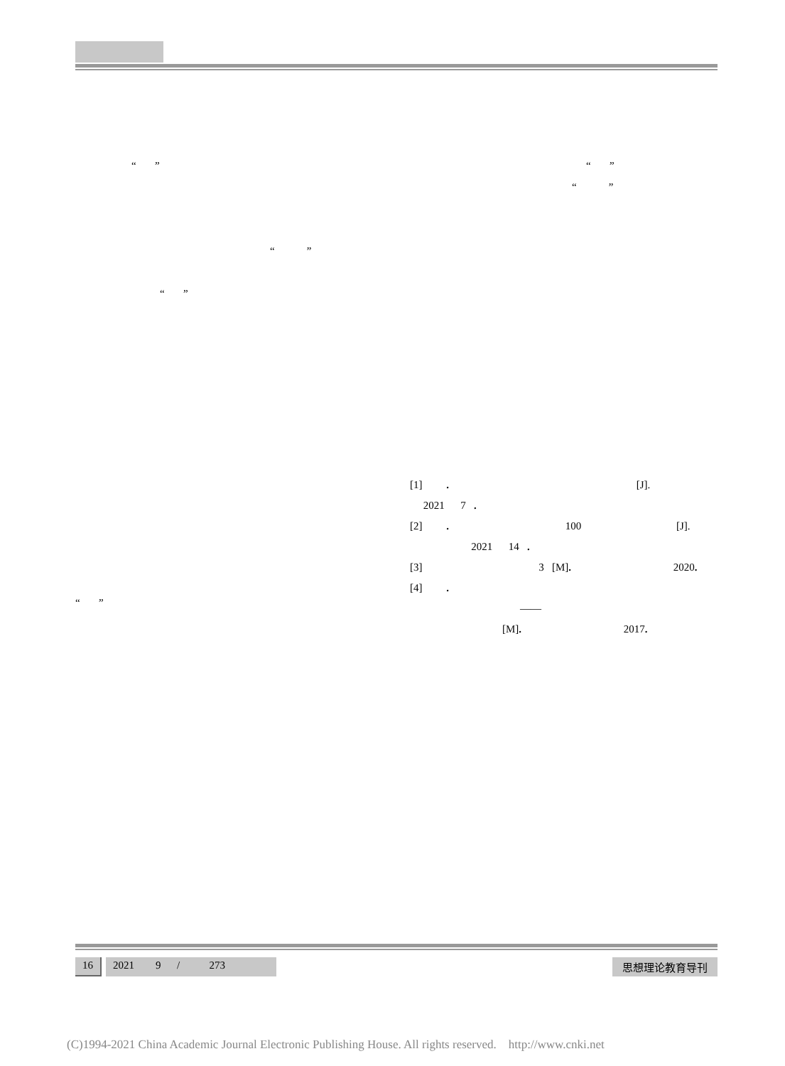“ ” “ ”
“ ”
“ ”
“ ”
“ ”
[1] . [J].
2021 7 .
[2] . 100 [J].
2021 14 .
[3] 3 [M]. 2020.
[4] .
——
[M]. 2017.
16 2021 9 / 273
思想理论教育导刊
(C)1994-2021 China Academic Journal Electronic Publishing House. All rights reserved. http://www.cnki.net